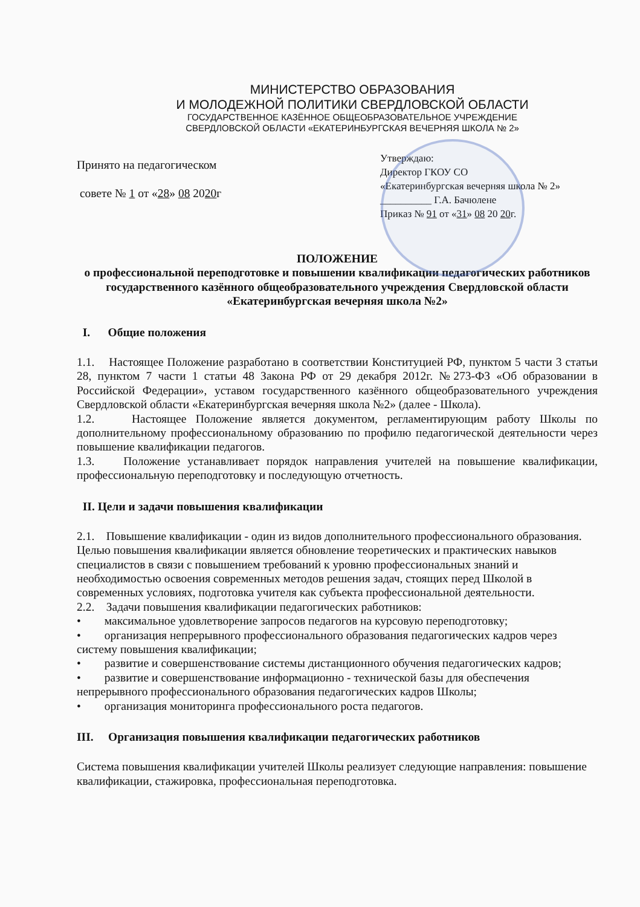МИНИСТЕРСТВО ОБРАЗОВАНИЯ
И МОЛОДЕЖНОЙ ПОЛИТИКИ СВЕРДЛОВСКОЙ ОБЛАСТИ
ГОСУДАРСТВЕННОЕ КАЗЁННОЕ ОБЩЕОБРАЗОВАТЕЛЬНОЕ УЧРЕЖДЕНИЕ
СВЕРДЛОВСКОЙ ОБЛАСТИ «ЕКАТЕРИНБУРГСКАЯ ВЕЧЕРНЯЯ ШКОЛА № 2»
Принято на педагогическом
совете № 1 от «28» 08 2020г
Утверждаю:
Директор ГКОУ СО
«Екатеринбургская вечерняя школа № 2»
__________ Г.А. Бачюлене
Приказ № 91 от «31» 08 20 20г.
ПОЛОЖЕНИЕ
о профессиональной переподготовке и повышении квалификации педагогических работников государственного казённого общеобразовательного учреждения Свердловской области «Екатеринбургская вечерняя школа №2»
I. Общие положения
1.1. Настоящее Положение разработано в соответствии Конституцией РФ, пунктом 5 части 3 статьи 28, пунктом 7 части 1 статьи 48 Закона РФ от 29 декабря 2012г. №273-ФЗ «Об образовании в Российской Федерации», уставом государственного казённого общеобразовательного учреждения Свердловской области «Екатеринбургская вечерняя школа №2» (далее - Школа).
1.2. Настоящее Положение является документом, регламентирующим работу Школы по дополнительному профессиональному образованию по профилю педагогической деятельности через повышение квалификации педагогов.
1.3. Положение устанавливает порядок направления учителей на повышение квалификации, профессиональную переподготовку и последующую отчетность.
II. Цели и задачи повышения квалификации
2.1. Повышение квалификации - один из видов дополнительного профессионального образования. Целью повышения квалификации является обновление теоретических и практических навыков специалистов в связи с повышением требований к уровню профессиональных знаний и необходимостью освоения современных методов решения задач, стоящих перед Школой в современных условиях, подготовка учителя как субъекта профессиональной деятельности.
2.2. Задачи повышения квалификации педагогических работников:
• максимальное удовлетворение запросов педагогов на курсовую переподготовку;
• организация непрерывного профессионального образования педагогических кадров через систему повышения квалификации;
• развитие и совершенствование системы дистанционного обучения педагогических кадров;
• развитие и совершенствование информационно - технической базы для обеспечения непрерывного профессионального образования педагогических кадров Школы;
• организация мониторинга профессионального роста педагогов.
III. Организация повышения квалификации педагогических работников
Система повышения квалификации учителей Школы реализует следующие направления: повышение квалификации, стажировка, профессиональная переподготовка.